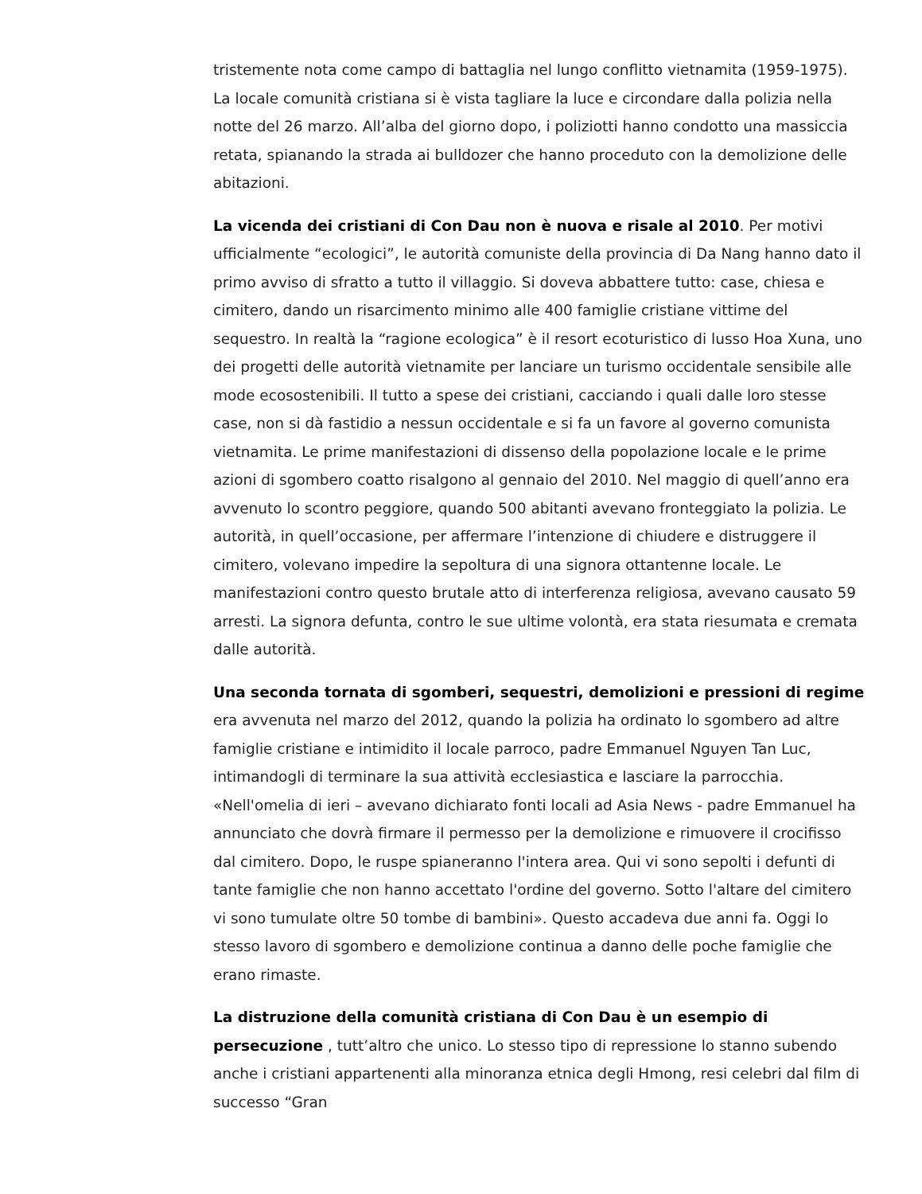tristemente nota come campo di battaglia nel lungo conflitto vietnamita (1959-1975). La locale comunità cristiana si è vista tagliare la luce e circondare dalla polizia nella notte del 26 marzo. All’alba del giorno dopo, i poliziotti hanno condotto una massiccia retata, spianando la strada ai bulldozer che hanno proceduto con la demolizione delle abitazioni.
La vicenda dei cristiani di Con Dau non è nuova e risale al 2010. Per motivi ufficialmente “ecologici”, le autorità comuniste della provincia di Da Nang hanno dato il primo avviso di sfratto a tutto il villaggio. Si doveva abbattere tutto: case, chiesa e cimitero, dando un risarcimento minimo alle 400 famiglie cristiane vittime del sequestro. In realtà la “ragione ecologica” è il resort ecoturistico di lusso Hoa Xuna, uno dei progetti delle autorità vietnamite per lanciare un turismo occidentale sensibile alle mode ecosostenibili. Il tutto a spese dei cristiani, cacciando i quali dalle loro stesse case, non si dà fastidio a nessun occidentale e si fa un favore al governo comunista vietnamita. Le prime manifestazioni di dissenso della popolazione locale e le prime azioni di sgombero coatto risalgono al gennaio del 2010. Nel maggio di quell’anno era avvenuto lo scontro peggiore, quando 500 abitanti avevano fronteggiato la polizia. Le autorità, in quell’occasione, per affermare l’intenzione di chiudere e distruggere il cimitero, volevano impedire la sepoltura di una signora ottantenne locale. Le manifestazioni contro questo brutale atto di interferenza religiosa, avevano causato 59 arresti. La signora defunta, contro le sue ultime volontà, era stata riesumata e cremata dalle autorità.
Una seconda tornata di sgomberi, sequestri, demolizioni e pressioni di regime era avvenuta nel marzo del 2012, quando la polizia ha ordinato lo sgombero ad altre famiglie cristiane e intimidito il locale parroco, padre Emmanuel Nguyen Tan Luc, intimandogli di terminare la sua attività ecclesiastica e lasciare la parrocchia. «Nell'omelia di ieri – avevano dichiarato fonti locali ad Asia News - padre Emmanuel ha annunciato che dovrà firmare il permesso per la demolizione e rimuovere il crocifisso dal cimitero. Dopo, le ruspe spianeranno l'intera area. Qui vi sono sepolti i defunti di tante famiglie che non hanno accettato l'ordine del governo. Sotto l'altare del cimitero vi sono tumulate oltre 50 tombe di bambini». Questo accadeva due anni fa. Oggi lo stesso lavoro di sgombero e demolizione continua a danno delle poche famiglie che erano rimaste.
La distruzione della comunità cristiana di Con Dau è un esempio di persecuzione , tutt’altro che unico. Lo stesso tipo di repressione lo stanno subendo anche i cristiani appartenenti alla minoranza etnica degli Hmong, resi celebri dal film di successo “Gran